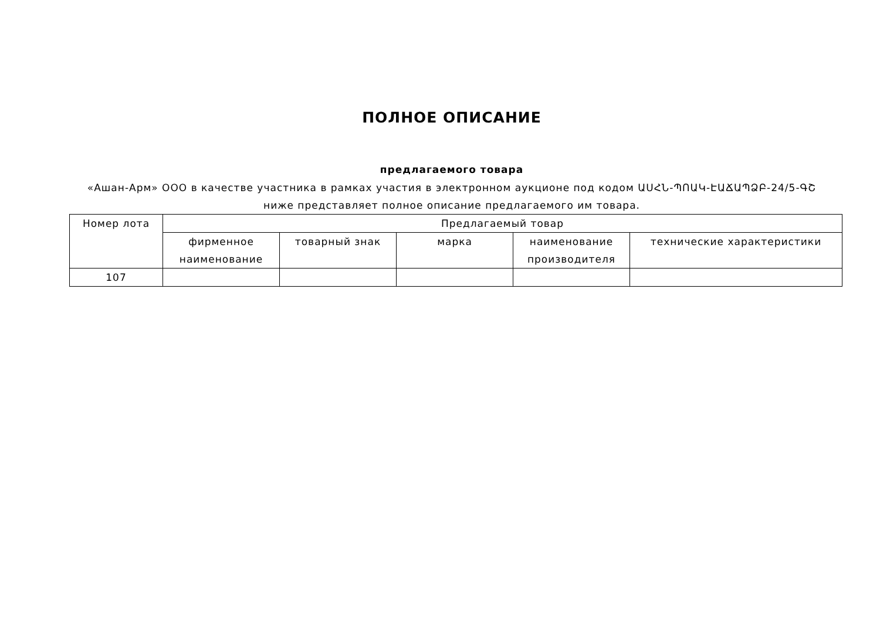ПОЛНОЕ ОПИСАНИЕ
предлагаемого товара
«Ашан-Арм» ООО в качестве участника в рамках участия в электронном аукционе под кодом ԱՍՀՆ-ՊՈԱԿ-ԷԱՃԱՊՁԲ-24/5-ԳՇ
ниже представляет полное описание предлагаемого им товара.
| Номер лота | Предлагаемый товар | | | | |
| --- | --- | --- | --- | --- | --- |
| | фирменное наименование | товарный знак | марка | наименование производителя | технические характеристики |
| 107 | | | | | |